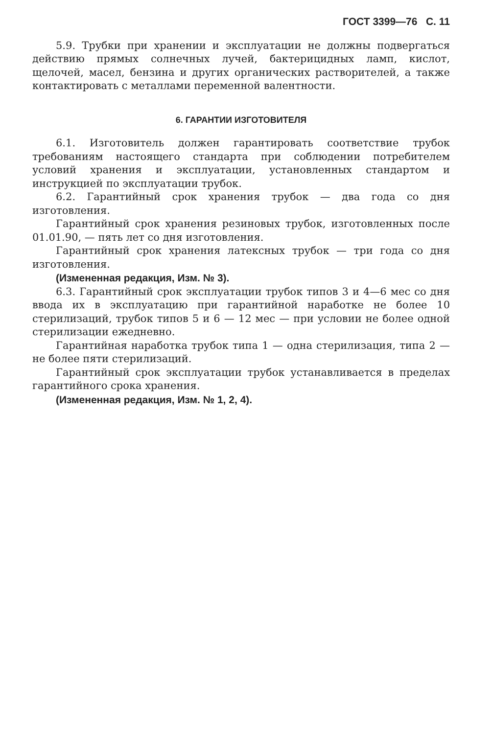ГОСТ 3399—76 С. 11
5.9. Трубки при хранении и эксплуатации не должны подвергаться действию прямых солнечных лучей, бактерицидных ламп, кислот, щелочей, масел, бензина и других органических растворителей, а также контактировать с металлами переменной валентности.
6. ГАРАНТИИ ИЗГОТОВИТЕЛЯ
6.1. Изготовитель должен гарантировать соответствие трубок требованиям настоящего стандарта при соблюдении потребителем условий хранения и эксплуатации, установленных стандартом и инструкцией по эксплуатации трубок.
6.2. Гарантийный срок хранения трубок — два года со дня изготовления.
Гарантийный срок хранения резиновых трубок, изготовленных после 01.01.90, — пять лет со дня изготовления.
Гарантийный срок хранения латексных трубок — три года со дня изготовления.
(Измененная редакция, Изм. № 3).
6.3. Гарантийный срок эксплуатации трубок типов 3 и 4—6 мес со дня ввода их в эксплуатацию при гарантийной наработке не более 10 стерилизаций, трубок типов 5 и 6 — 12 мес — при условии не более одной стерилизации ежедневно.
Гарантийная наработка трубок типа 1 — одна стерилизация, типа 2 — не более пяти стерилизаций.
Гарантийный срок эксплуатации трубок устанавливается в пределах гарантийного срока хранения.
(Измененная редакция, Изм. № 1, 2, 4).